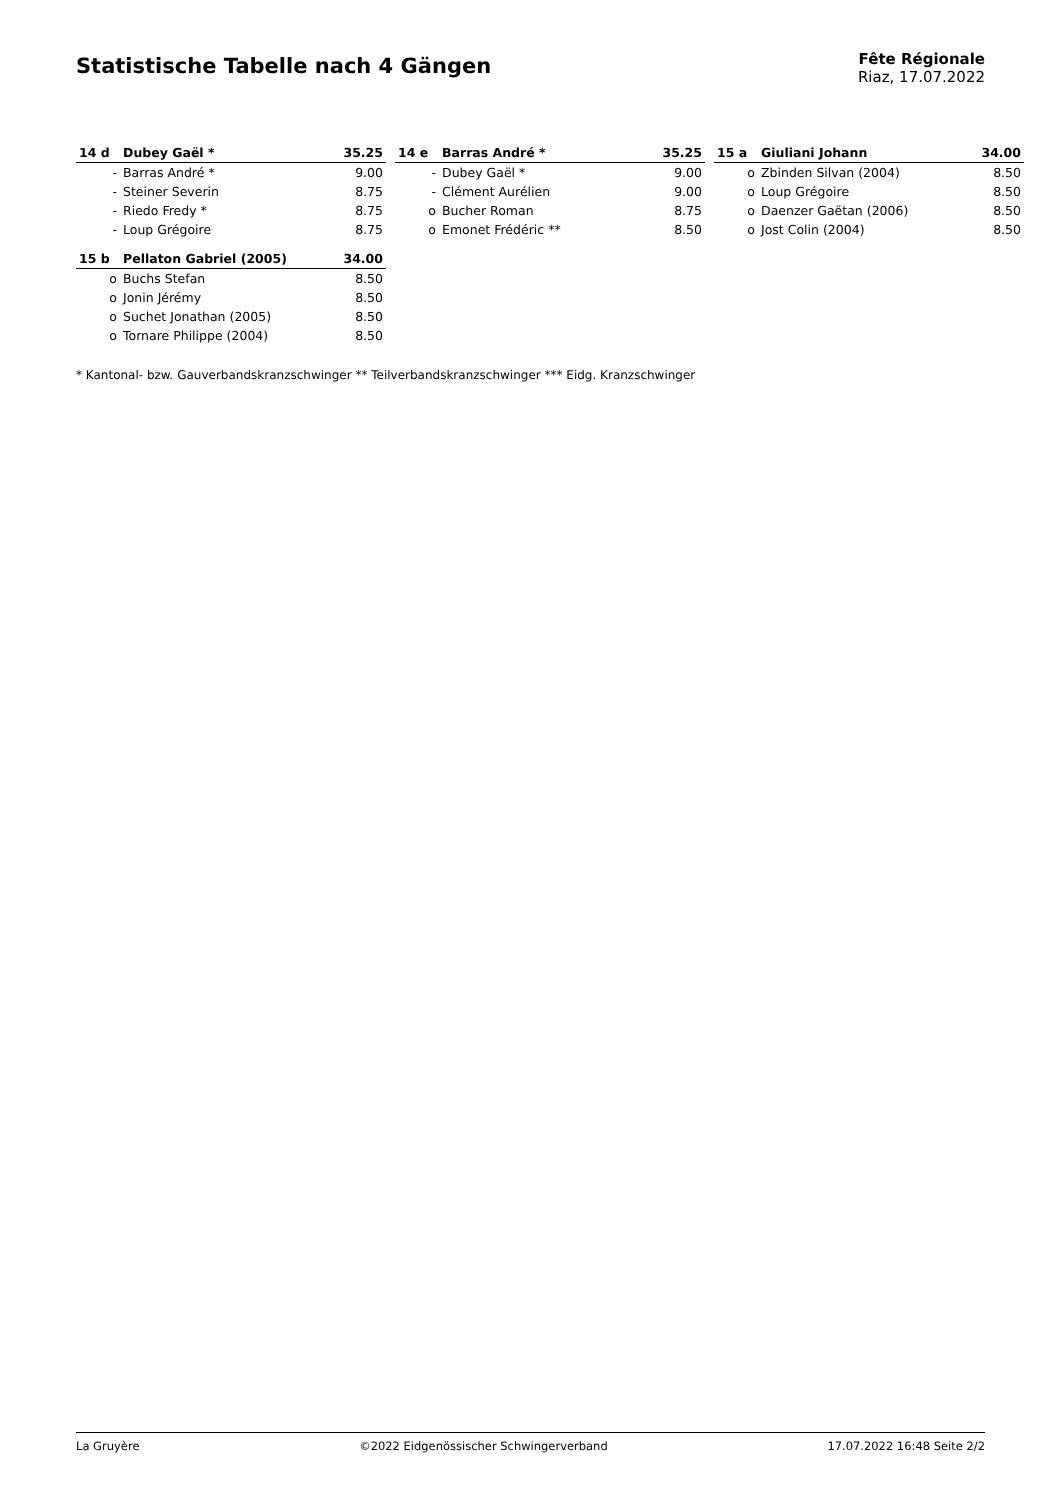Statistische Tabelle nach 4 Gängen
Fête Régionale
Riaz, 17.07.2022
| 14 d | Dubey Gaël * | 35.25 |
| --- | --- | --- |
| - | Barras André * | 9.00 |
| - | Steiner Severin | 8.75 |
| - | Riedo Fredy * | 8.75 |
| - | Loup Grégoire | 8.75 |
| 14 e | Barras André * | 35.25 |
| --- | --- | --- |
| - | Dubey Gaël * | 9.00 |
| - | Clément Aurélien | 9.00 |
| o | Bucher Roman | 8.75 |
| o | Emonet Frédéric ** | 8.50 |
| 15 a | Giuliani Johann | 34.00 |
| --- | --- | --- |
| o | Zbinden Silvan (2004) | 8.50 |
| o | Loup Grégoire | 8.50 |
| o | Daenzer Gaëtan (2006) | 8.50 |
| o | Jost Colin (2004) | 8.50 |
| 15 b | Pellaton Gabriel (2005) | 34.00 |
| --- | --- | --- |
| o | Buchs Stefan | 8.50 |
| o | Jonin Jérémy | 8.50 |
| o | Suchet Jonathan (2005) | 8.50 |
| o | Tornare Philippe (2004) | 8.50 |
* Kantonal- bzw. Gauverbandskranzschwinger ** Teilverbandskranzschwinger *** Eidg. Kranzschwinger
La Gruyère ©2022 Eidgenössischer Schwingerverband 17.07.2022 16:48 Seite 2/2